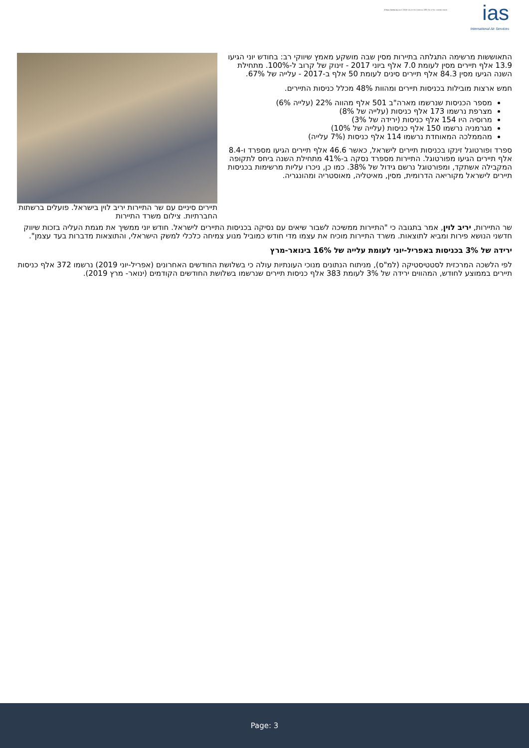ias
International Air Services
תנאות ממשיכה: עלייה של 18% בכניסות התיירים ביוני 2019 https://www.ias.co.il/
תיירים סיניים עם שר התיירות יריב לוין בישראל. פועלים ברשתות החברתיות. צילום משרד התיירות
התאוששות מרשימה התגלתה בתיירות מסין שבה מושקע מאמץ שיווקי רב: בחודש יוני הגיעו 13.9 אלף תיירים מסין לעומת 7.0 אלף ביוני 2017 - זינוק של קרוב ל-100%. מתחילת השנה הגיעו מסין 84.3 אלף תיירים סינים לעומת 50 אלף ב-2017 - עלייה של 67%.
חמש ארצות מובילות בכניסות תיירים ומהוות 48% מכלל כניסות התיירים.
מספר הכניסות שנרשמו מארה"ב 501 אלף מהווה 22% (עלייה 6%)
מצרפת נרשמו 173 אלף כניסות (עלייה של 8%)
מרוסיה היו 154 אלף כניסות (ירידה של 3%)
מגרמניה נרשמו 150 אלף כניסות (עלייה של 10%)
מהממלכה המאוחדת נרשמו 114 אלף כניסות (7% עלייה)
ספרד ופורטוגל זינקו בכניסות תיירים לישראל, כאשר 46.6 אלף תיירים הגיעו מספרד ו-8.4 אלף תיירים הגיעו מפורטוגל. התיירות מספרד נסקה ב-41% מתחילת השנה ביחס לתקופה המקבילה אשתקד, ומפורטוגל נרשם גידול של 38%. כמו כן, ניכרו עליות מרשימות בכניסות תיירים לישראל מקוריאה הדרומית, מסין, מאיטליה, מאוסטריה ומהונגריה.
שר התיירות, יריב לוין, אמר בתגובה כי "התיירות ממשיכה לשבור שיאים עם נסיקה בכניסות התיירים לישראל. חודש יוני ממשיך את מגמת העליה בזכות שיווק חדשני הנושא פירות ומביא לתוצאות. משרד התיירות מוכיח את עצמו מדי חודש כמוביל מנוע צמיחה כלכלי למשק הישראלי, והתוצאות מדברות בעד עצמן".
ירידה של 3% בכניסות באפריל-יוני לעומת עלייה של 16% בינואר-מרץ
לפי הלשכה המרכזית לסטטיסטיקה (למ"ס), מניתוח הנתונים מנוכי העונתיות עולה כי בשלושת החודשים האחרונים (אפריל-יוני 2019) נרשמו 372 אלף כניסות תיירים בממוצע לחודש, המהווים ירידה של 3% לעומת 383 אלף כניסות תיירים שנרשמו בשלושת החודשים הקודמים (ינואר- מרץ 2019).
Page: 3